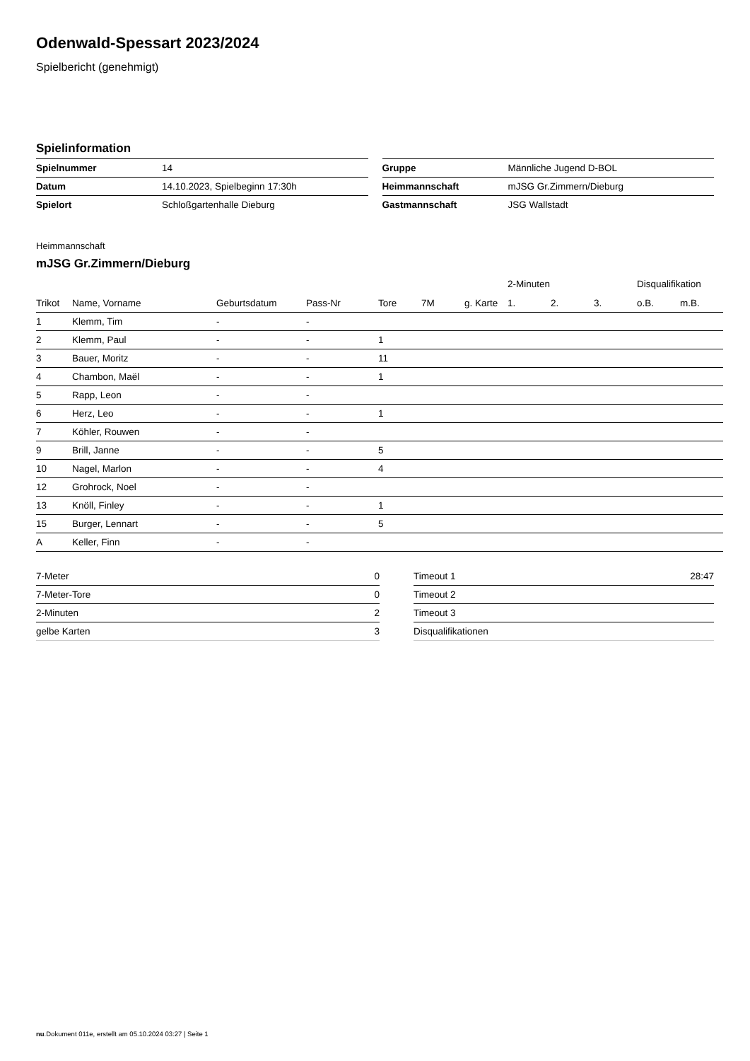Odenwald-Spessart 2023/2024
Spielbericht (genehmigt)
Spielinformation
| Spielnummer | 14 |
| Datum | 14.10.2023, Spielbeginn 17:30h |
| Spielort | Schloßgartenhalle Dieburg |
| Gruppe | Männliche Jugend D-BOL |
| Heimmannschaft | mJSG Gr.Zimmern/Dieburg |
| Gastmannschaft | JSG Wallstadt |
Heimmannschaft
mJSG Gr.Zimmern/Dieburg
| | | | | | | | 2-Minuten | | | Disqualifikation | |
| --- | --- | --- | --- | --- | --- | --- | --- | --- | --- | --- | --- |
| Trikot | Name, Vorname | Geburtsdatum | Pass-Nr | Tore | 7M | g. Karte | 1. | 2. | 3. | o.B. | m.B. |
| 1 | Klemm, Tim | - | - | | | | | | | | |
| 2 | Klemm, Paul | - | - | 1 | | | | | | | |
| 3 | Bauer, Moritz | - | - | 11 | | | | | | | |
| 4 | Chambon, Maël | - | - | 1 | | | | | | | |
| 5 | Rapp, Leon | - | - | | | | | | | | |
| 6 | Herz, Leo | - | - | 1 | | | | | | | |
| 7 | Köhler, Rouwen | - | - | | | | | | | | |
| 9 | Brill, Janne | - | - | 5 | | | | | | | |
| 10 | Nagel, Marlon | - | - | 4 | | | | | | | |
| 12 | Grohrock, Noel | - | - | | | | | | | | |
| 13 | Knöll, Finley | - | - | 1 | | | | | | | |
| 15 | Burger, Lennart | - | - | 5 | | | | | | | |
| A | Keller, Finn | - | - | | | | | | | | |
| 7-Meter | 0 |
| 7-Meter-Tore | 0 |
| 2-Minuten | 2 |
| gelbe Karten | 3 |
| Timeout 1 | 28:47 |
| Timeout 2 | |
| Timeout 3 | |
| Disqualifikationen | |
nu.Dokument 011e, erstellt am 05.10.2024 03:27 | Seite 1